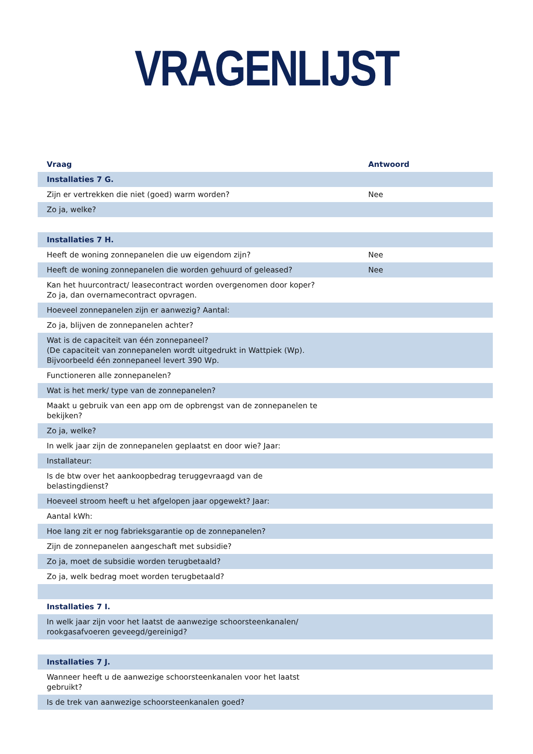VRAGENLIJST
| Vraag | Antwoord |
| --- | --- |
| Installaties 7 G. | |
| Zijn er vertrekken die niet (goed) warm worden? | Nee |
| Zo ja, welke? | |
| Installaties 7 H. | |
| Heeft de woning zonnepanelen die uw eigendom zijn? | Nee |
| Heeft de woning zonnepanelen die worden gehuurd of geleased? | Nee |
| Kan het huurcontract/ leasecontract worden overgenomen door koper? Zo ja, dan overnamecontract opvragen. | |
| Hoeveel zonnepanelen zijn er aanwezig? Aantal: | |
| Zo ja, blijven de zonnepanelen achter? | |
| Wat is de capaciteit van één zonnepaneel? (De capaciteit van zonnepanelen wordt uitgedrukt in Wattpiek (Wp). Bijvoorbeeld één zonnepaneel levert 390 Wp. | |
| Functioneren alle zonnepanelen? | |
| Wat is het merk/ type van de zonnepanelen? | |
| Maakt u gebruik van een app om de opbrengst van de zonnepanelen te bekijken? | |
| Zo ja, welke? | |
| In welk jaar zijn de zonnepanelen geplaatst en door wie? Jaar: | |
| Installateur: | |
| Is de btw over het aankoopbedrag teruggevraagd van de belastingdienst? | |
| Hoeveel stroom heeft u het afgelopen jaar opgewekt? Jaar: | |
| Aantal kWh: | |
| Hoe lang zit er nog fabrieksgarantie op de zonnepanelen? | |
| Zijn de zonnepanelen aangeschaft met subsidie? | |
| Zo ja, moet de subsidie worden terugbetaald? | |
| Zo ja, welk bedrag moet worden terugbetaald? | |
| Installaties 7 I. | |
| In welk jaar zijn voor het laatst de aanwezige schoorsteenkanalen/ rookgasafvoeren geveegd/gereinigd? | |
| Installaties 7 J. | |
| Wanneer heeft u de aanwezige schoorsteenkanalen voor het laatst gebruikt? | |
| Is de trek van aanwezige schoorsteenkanalen goed? | |